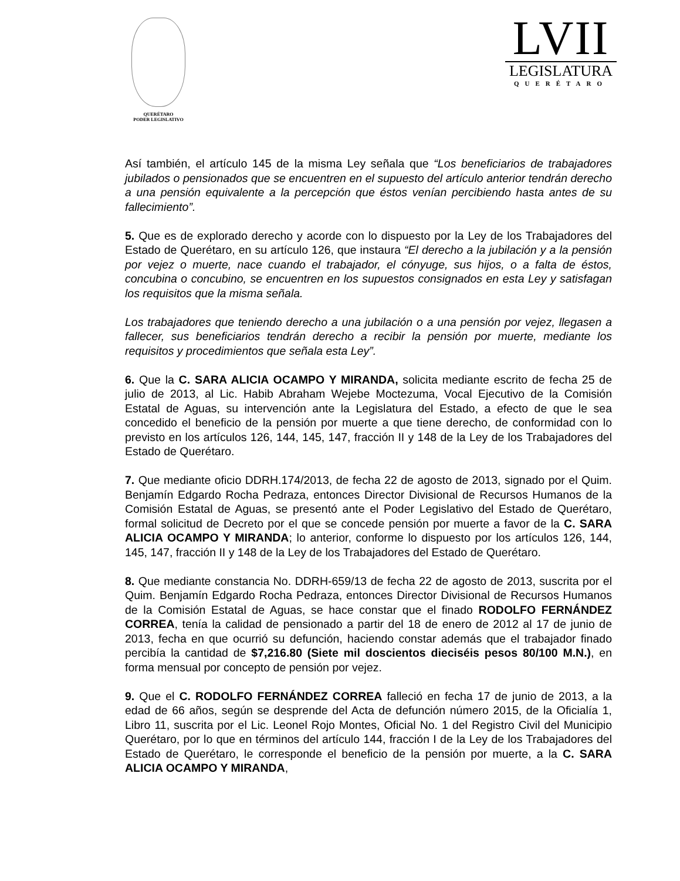QUERÉTARO
PODER LEGISLATIVO
LVII
LEGISLATURA
QUERÉTARO
Así también, el artículo 145 de la misma Ley señala que “Los beneficiarios de trabajadores jubilados o pensionados que se encuentren en el supuesto del artículo anterior tendrán derecho a una pensión equivalente a la percepción que éstos venían percibiendo hasta antes de su fallecimiento”.
5. Que es de explorado derecho y acorde con lo dispuesto por la Ley de los Trabajadores del Estado de Querétaro, en su artículo 126, que instaura “El derecho a la jubilación y a la pensión por vejez o muerte, nace cuando el trabajador, el cónyuge, sus hijos, o a falta de éstos, concubina o concubino, se encuentren en los supuestos consignados en esta Ley y satisfagan los requisitos que la misma señala.
Los trabajadores que teniendo derecho a una jubilación o a una pensión por vejez, llegasen a fallecer, sus beneficiarios tendrán derecho a recibir la pensión por muerte, mediante los requisitos y procedimientos que señala esta Ley”.
6. Que la C. SARA ALICIA OCAMPO Y MIRANDA, solicita mediante escrito de fecha 25 de julio de 2013, al Lic. Habib Abraham Wejebe Moctezuma, Vocal Ejecutivo de la Comisión Estatal de Aguas, su intervención ante la Legislatura del Estado, a efecto de que le sea concedido el beneficio de la pensión por muerte a que tiene derecho, de conformidad con lo previsto en los artículos 126, 144, 145, 147, fracción II y 148 de la Ley de los Trabajadores del Estado de Querétaro.
7. Que mediante oficio DDRH.174/2013, de fecha 22 de agosto de 2013, signado por el Quim. Benjamín Edgardo Rocha Pedraza, entonces Director Divisional de Recursos Humanos de la Comisión Estatal de Aguas, se presentó ante el Poder Legislativo del Estado de Querétaro, formal solicitud de Decreto por el que se concede pensión por muerte a favor de la C. SARA ALICIA OCAMPO Y MIRANDA; lo anterior, conforme lo dispuesto por los artículos 126, 144, 145, 147, fracción II y 148 de la Ley de los Trabajadores del Estado de Querétaro.
8. Que mediante constancia No. DDRH-659/13 de fecha 22 de agosto de 2013, suscrita por el Quim. Benjamín Edgardo Rocha Pedraza, entonces Director Divisional de Recursos Humanos de la Comisión Estatal de Aguas, se hace constar que el finado RODOLFO FERNÁNDEZ CORREA, tenía la calidad de pensionado a partir del 18 de enero de 2012 al 17 de junio de 2013, fecha en que ocurrió su defunción, haciendo constar además que el trabajador finado percibía la cantidad de $7,216.80 (Siete mil doscientos dieciséis pesos 80/100 M.N.), en forma mensual por concepto de pensión por vejez.
9. Que el C. RODOLFO FERNÁNDEZ CORREA falleció en fecha 17 de junio de 2013, a la edad de 66 años, según se desprende del Acta de defunción número 2015, de la Oficialía 1, Libro 11, suscrita por el Lic. Leonel Rojo Montes, Oficial No. 1 del Registro Civil del Municipio Querétaro, por lo que en términos del artículo 144, fracción I de la Ley de los Trabajadores del Estado de Querétaro, le corresponde el beneficio de la pensión por muerte, a la C. SARA ALICIA OCAMPO Y MIRANDA,